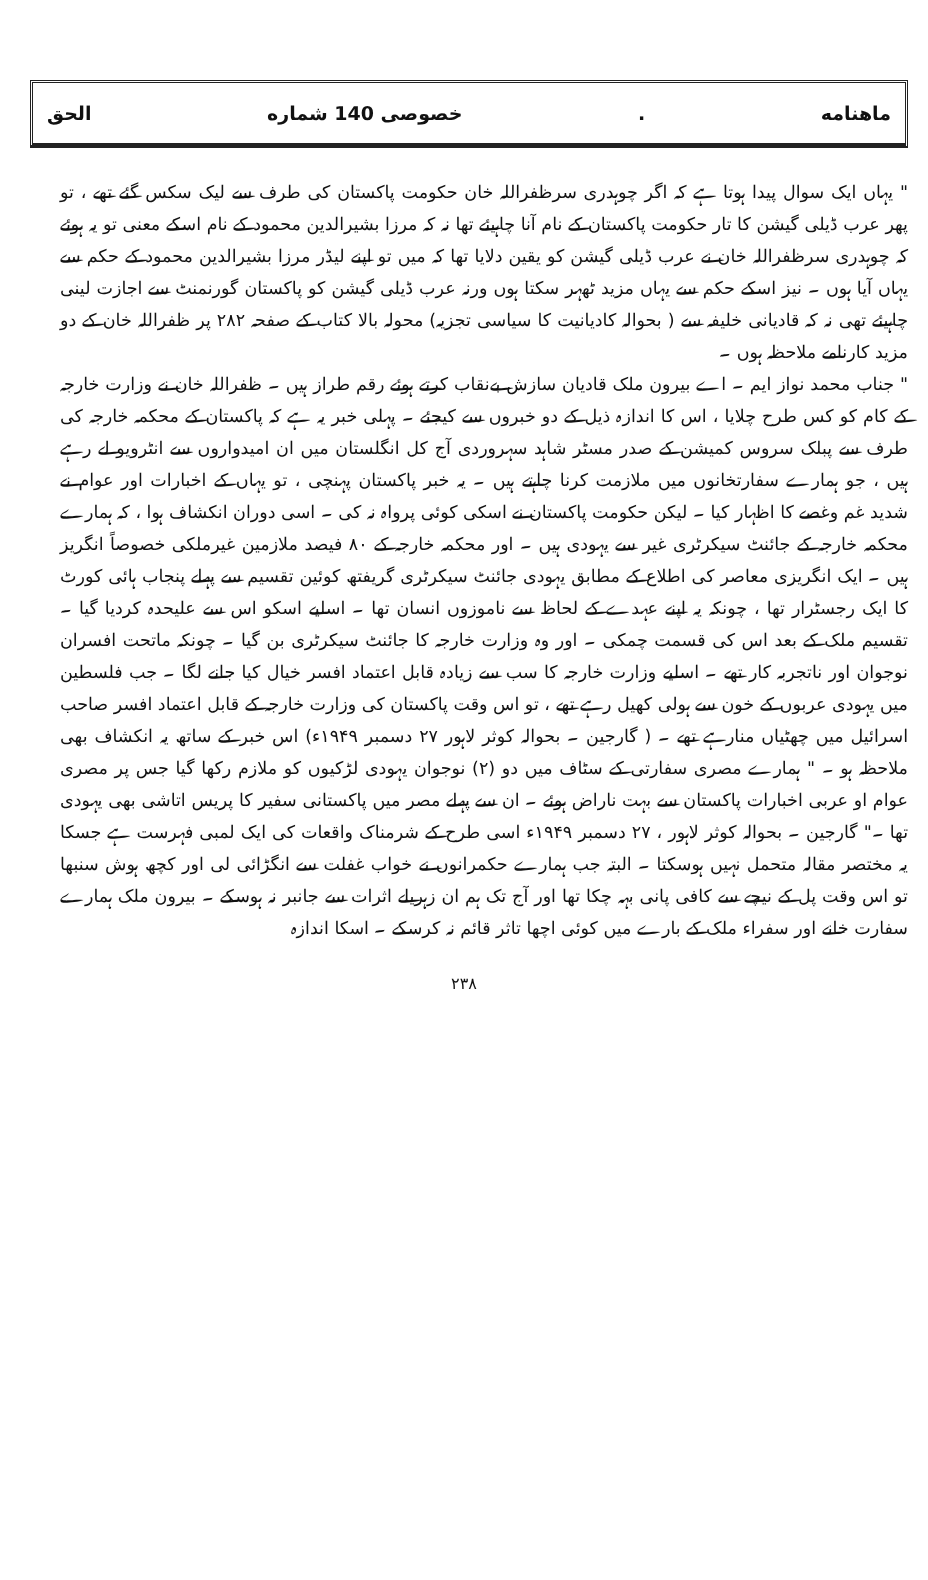ماهنامه. خصوصی 140 شماره الحق
" یہاں ایک سوال پیدا ہوتا ہے کہ اگر چوہدری سرظفراللہ خان حکومت پاکستان کی طرف سے لیک سکس گئے تھے ، تو پھر عرب ڈیلی گیشن کا تار حکومت پاکستان کے نام آنا چاہیئے تھا نہ کہ مرزا بشیرالدین محمود کے نام اسکے معنی تو یہ ہوئے کہ چوہدری سرظفراللہ خان نے عرب ڈیلی گیشن کو یقین دلایا تھا کہ میں تو اپنے لیڈر مرزا بشیرالدین محمود کے حکم سے یہاں آیا ہوں ۔ نیز اسکے حکم سے یہاں مزید ٹھہر سکتا ہوں ورنہ عرب ڈیلی گیشن کو پاکستان گورنمنٹ سے اجازت لینی چاہیئے تھی نہ کہ قادیانی خلیفہ سے ( بحوالہ کادیانیت کا سیاسی تجزیہ) محولہ بالا کتاب کے صفحہ ۲۸۲ پر ظفراللہ خان کے دو مزید کارنامے ملاحظہ ہوں ۔
" جناب محمد نواز ایم ۔ اے بیرون ملک قادیان سازش بےنقاب کرتے ہوئے رقم طراز ہیں ۔ ظفراللہ خان نے وزارت خارجہ کے کام کو کس طرح چلایا ، اس کا اندازہ ذیل کے دو خبروں سے کیجئے ۔ پہلی خبر یہ ہے کہ پاکستان کے محکمہ خارجہ کی طرف سے پبلک سروس کمیشن کے صدر مسٹر شاہد سہروردی آج کل انگلستان میں ان امیدواروں سے انٹرویو لے رہے ہیں ، جو ہمارے سفارتخانوں میں ملازمت کرنا چاہتے ہیں ۔ یہ خبر پاکستان پہنچی ، تو یہاں کے اخبارات اور عوام نے شدید غم وغصے کا اظہار کیا ۔ لیکن حکومت پاکستان نے اسکی کوئی پرواہ نہ کی ۔ اسی دوران انکشاف ہوا ، کہ ہمارے محکمہ خارجہ کے جائنٹ سیکرٹری غیر سے یہودی ہیں ۔ اور محکمہ خارجہ کے ۸۰ فیصد ملازمین غیرملکی خصوصاً انگریز ہیں ۔ ایک انگریزی معاصر کی اطلاع کے مطابق یہودی جائنٹ سیکرٹری گریفتھ کوئین تقسیم سے پہلے پنجاب ہائی کورٹ کا ایک رجسٹرار تھا ، چونکہ یہ اپنے عہدے کے لحاظ سے ناموزوں انسان تھا ۔ اسلیے اسکو اس سے علیحدہ کردیا گیا ۔ تقسیم ملک کے بعد اس کی قسمت چمکی ۔ اور وہ وزارت خارجہ کا جائنٹ سیکرٹری بن گیا ۔ چونکہ ماتحت افسران نوجوان اور ناتجربہ کار تھے ۔ اسلیے وزارت خارجہ کا سب سے زیادہ قابل اعتماد افسر خیال کیا جانے لگا ۔ جب فلسطین میں یہودی عربوں کے خون سے ہولی کھیل رہے تھے ، تو اس وقت پاکستان کی وزارت خارجہ کے قابل اعتماد افسر صاحب اسرائیل میں چھٹیاں منارہے تھے ۔ ( گارجین ۔ بحوالہ کوثر لاہور ۲۷ دسمبر ۱۹۴۹ء) اس خبر کے ساتھ یہ انکشاف بھی ملاحظہ ہو ۔ " ہمارے مصری سفارتی کے سٹاف میں دو (۲) نوجوان یہودی لڑکیوں کو ملازم رکھا گیا جس پر مصری عوام او عربی اخبارات پاکستان سے بہت ناراض ہوئے ۔ ان سے پہلے مصر میں پاکستانی سفیر کا پریس اتاشی بھی یہودی تھا ۔" گارجین ۔ بحوالہ کوثر لاہور ، ۲۷ دسمبر ۱۹۴۹ء اسی طرح کے شرمناک واقعات کی ایک لمبی فہرست ہے جسکا یہ مختصر مقالہ متحمل نہیں ہوسکتا ۔ البتہ جب ہمارے حکمرانوں نے خواب غفلت سے انگڑائی لی اور کچھ ہوش سنبھا تو اس وقت پل کے نیچے سے کافی پانی بہہ چکا تھا اور آج تک ہم ان زہریلے اثرات سے جانبر نہ ہوسکے ۔ بیرون ملک ہمارے سفارت خانے اور سفراء ملک کے بارے میں کوئی اچھا تاثر قائم نہ کرسکے ۔ اسکا اندازہ
۲۳۸